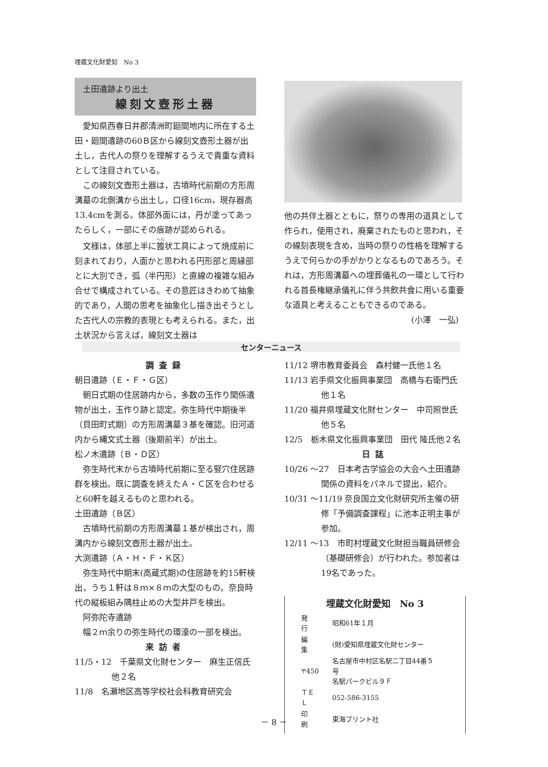埋蔵文化財愛知　No 3
土田遺跡より出土
線刻文壺形土器
愛知県西春日井郡清洲町廻間地内に所在する土田・廻間遺跡の60Ｂ区から線刻文壺形土器が出土し，古代人の祭りを理解するうえで貴重な資料として注目されている。
この線刻文壺形土器は，古墳時代前期の方形周溝墓の北側溝から出土し，口径16cm，現存器高13.4cmを測る。体部外面には，丹が塗ってあったらしく，一部にその痕跡が認められる。
文様は，体部上半に篦状工具によって焼成前に刻まれており，人面かと思われる円形部と周縁部とに大別でき，弧（半円形）と直線の複雑な組み合せで構成されている。その意匠はきわめて抽象的であり，人間の思考を抽象化し描き出そうとした古代人の宗教的表現とも考えられる。また，出土状況から言えば，線刻文土器は
他の共伴土器とともに，祭りの専用の道具として作られ，使用され，廃棄されたものと思われ，その線刻表現を含め，当時の祭りの性格を理解するうえで何らかの手がかりとなるものであろう。それは，方形周溝墓への埋葬儀礼の一環として行われる首長権継承儀礼に伴う共飲共食に用いる重要な道具と考えることもできるのである。
(小澤　一弘)
センターニュース
調査録
朝日遺跡（Ｅ・Ｆ・Ｇ区）
朝日式期の住居跡内から，多数の玉作り関係遺物が出土，玉作り跡と認定。弥生時代中期後半（貝田町式期）の方形周溝墓３基を確認。旧河道内から縄文式土器（後期前半）が出土。
松ノ木遺跡（Ｂ・Ｄ区）
弥生時代末から古墳時代前期に至る竪穴住居跡群を検出。既に調査を終えたＡ・Ｃ区を合わせると60軒を越えるものと思われる。
土田遺跡（Ｂ区）
古墳時代前期の方形周溝墓１基が検出され，周溝内から線刻文壺形土器が出土。
大渕遺跡（Ａ・Ｈ・Ｆ・Ｋ区）
弥生時代中期末(高蔵式期)の住居跡を約15軒検出，うち１軒は８ｍ×８ｍの大型のもの。奈良時代の縦板組み隅柱止めの大型井戸を検出。
阿弥陀寺遺跡
幅２ｍ余りの弥生時代の環濠の一部を検出。
来訪者
11/5・12　千葉県文化財センター　麻生正信氏他２名
11/8　名瀬地区高等学校社会科教育研究会
11/12 堺市教育委員会　森村健一氏他１名
11/13 岩手県文化振興事業団　高橋与右衛門氏他１名
11/20 福井県埋蔵文化財センター　中司照世氏他５名
12/5　栃木県文化振興事業団　田代 隆氏他２名
日誌
10/26 ～27　日本考古学協会の大会へ土田遺跡関係の資料をパネルで提出，紹介。
10/31 ～11/19 奈良国立文化財研究所主催の研修「予備調査課程」に池本正明主事が参加。
12/11 ～13　市町村埋蔵文化財担当職員研修会（基礎研修会）が行われた。参加者は19名であった。
埋蔵文化財愛知　No 3
| 発 行 | 昭和61年１月 |
| 編 集 | (財)愛知県埋蔵文化財センター |
| 〒450 | 名古屋市中村区名駅二丁目44番５号 名駅パークビル９Ｆ |
| ＴＥＬ | 052-586-3155 |
| 印 刷 | 東海プリント社 |
－ 8 －